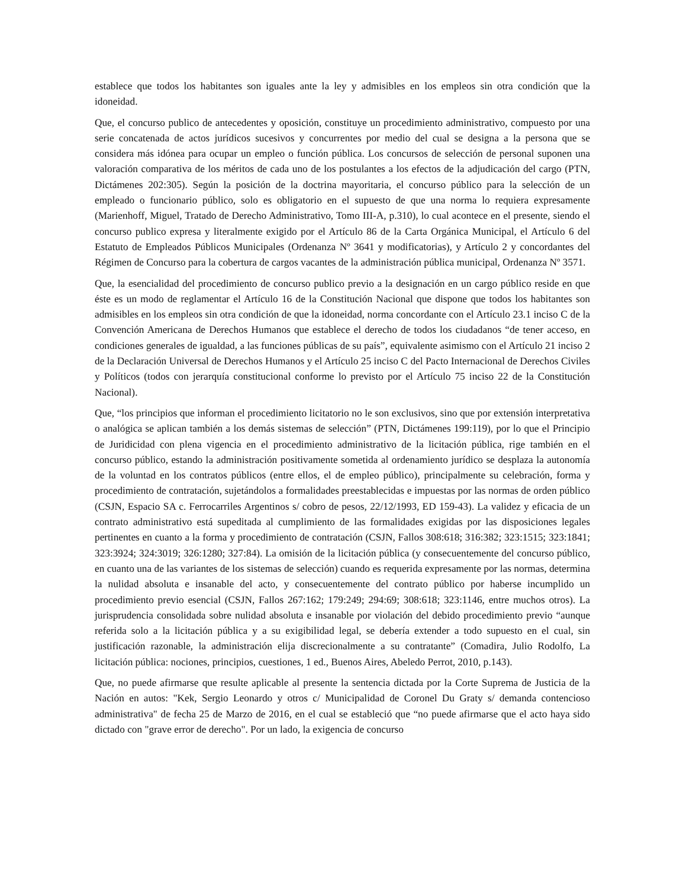establece que todos los habitantes son iguales ante la ley y admisibles en los empleos sin otra condición que la idoneidad.
Que, el concurso publico de antecedentes y oposición, constituye un procedimiento administrativo, compuesto por una serie concatenada de actos jurídicos sucesivos y concurrentes por medio del cual se designa a la persona que se considera más idónea para ocupar un empleo o función pública. Los concursos de selección de personal suponen una valoración comparativa de los méritos de cada uno de los postulantes a los efectos de la adjudicación del cargo (PTN, Dictámenes 202:305). Según la posición de la doctrina mayoritaria, el concurso público para la selección de un empleado o funcionario público, solo es obligatorio en el supuesto de que una norma lo requiera expresamente (Marienhoff, Miguel, Tratado de Derecho Administrativo, Tomo III-A, p.310), lo cual acontece en el presente, siendo el concurso publico expresa y literalmente exigido por el Artículo 86 de la Carta Orgánica Municipal, el Artículo 6 del Estatuto de Empleados Públicos Municipales (Ordenanza Nº 3641 y modificatorias), y Artículo 2 y concordantes del Régimen de Concurso para la cobertura de cargos vacantes de la administración pública municipal, Ordenanza Nº 3571.
Que, la esencialidad del procedimiento de concurso publico previo a la designación en un cargo público reside en que éste es un modo de reglamentar el Artículo 16 de la Constitución Nacional que dispone que todos los habitantes son admisibles en los empleos sin otra condición de que la idoneidad, norma concordante con el Artículo 23.1 inciso C de la Convención Americana de Derechos Humanos que establece el derecho de todos los ciudadanos “de tener acceso, en condiciones generales de igualdad, a las funciones públicas de su país”, equivalente asimismo con el Artículo 21 inciso 2 de la Declaración Universal de Derechos Humanos y el Artículo 25 inciso C del Pacto Internacional de Derechos Civiles y Políticos (todos con jerarquía constitucional conforme lo previsto por el Artículo 75 inciso 22 de la Constitución Nacional).
Que, “los principios que informan el procedimiento licitatorio no le son exclusivos, sino que por extensión interpretativa o analógica se aplican también a los demás sistemas de selección” (PTN, Dictámenes 199:119), por lo que el Principio de Juridicidad con plena vigencia en el procedimiento administrativo de la licitación pública, rige también en el concurso público, estando la administración positivamente sometida al ordenamiento jurídico se desplaza la autonomía de la voluntad en los contratos públicos (entre ellos, el de empleo público), principalmente su celebración, forma y procedimiento de contratación, sujetándolos a formalidades preestablecidas e impuestas por las normas de orden público (CSJN, Espacio SA c. Ferrocarriles Argentinos s/ cobro de pesos, 22/12/1993, ED 159-43). La validez y eficacia de un contrato administrativo está supeditada al cumplimiento de las formalidades exigidas por las disposiciones legales pertinentes en cuanto a la forma y procedimiento de contratación (CSJN, Fallos 308:618; 316:382; 323:1515; 323:1841; 323:3924; 324:3019; 326:1280; 327:84). La omisión de la licitación pública (y consecuentemente del concurso público, en cuanto una de las variantes de los sistemas de selección) cuando es requerida expresamente por las normas, determina la nulidad absoluta e insanable del acto, y consecuentemente del contrato público por haberse incumplido un procedimiento previo esencial (CSJN, Fallos 267:162; 179:249; 294:69; 308:618; 323:1146, entre muchos otros). La jurisprudencia consolidada sobre nulidad absoluta e insanable por violación del debido procedimiento previo “aunque referida solo a la licitación pública y a su exigibilidad legal, se debería extender a todo supuesto en el cual, sin justificación razonable, la administración elija discrecionalmente a su contratante” (Comadira, Julio Rodolfo, La licitación pública: nociones, principios, cuestiones, 1 ed., Buenos Aires, Abeledo Perrot, 2010, p.143).
Que, no puede afirmarse que resulte aplicable al presente la sentencia dictada por la Corte Suprema de Justicia de la Nación en autos: "Kek, Sergio Leonardo y otros c/ Municipalidad de Coronel Du Graty s/ demanda contencioso administrativa" de fecha 25 de Marzo de 2016, en el cual se estableció que “no puede afirmarse que el acto haya sido dictado con "grave error de derecho". Por un lado, la exigencia de concurso